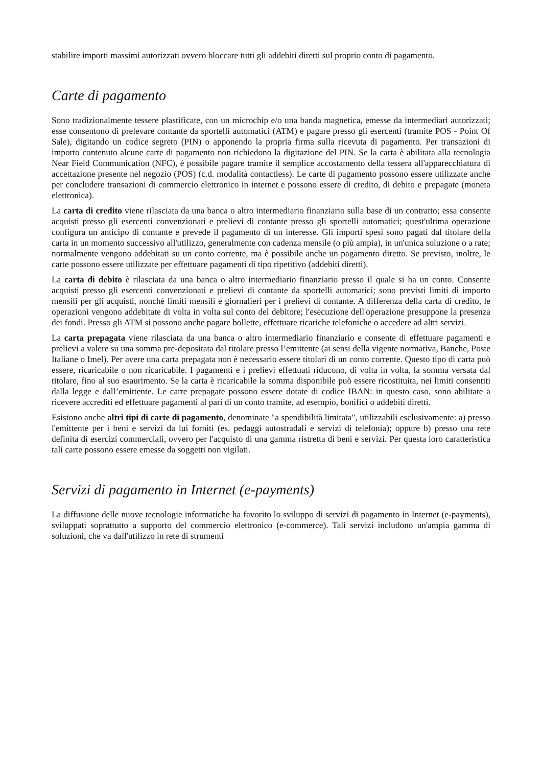stabilire importi massimi autorizzati ovvero bloccare tutti gli addebiti diretti sul proprio conto di pagamento.
Carte di pagamento
Sono tradizionalmente tessere plastificate, con un microchip e/o una banda magnetica, emesse da intermediari autorizzati; esse consentono di prelevare contante da sportelli automatici (ATM) e pagare presso gli esercenti (tramite POS - Point Of Sale), digitando un codice segreto (PIN) o apponendo la propria firma sulla ricevuta di pagamento. Per transazioni di importo contenuto alcune carte di pagamento non richiedono la digitazione del PIN. Se la carta è abilitata alla tecnologia Near Field Communication (NFC), è possibile pagare tramite il semplice accostamento della tessera all'apparecchiatura di accettazione presente nel negozio (POS) (c.d. modalità contactless). Le carte di pagamento possono essere utilizzate anche per concludere transazioni di commercio elettronico in internet e possono essere di credito, di debito e prepagate (moneta elettronica).
La carta di credito viene rilasciata da una banca o altro intermediario finanziario sulla base di un contratto; essa consente acquisti presso gli esercenti convenzionati e prelievi di contante presso gli sportelli automatici; quest'ultima operazione configura un anticipo di contante e prevede il pagamento di un interesse. Gli importi spesi sono pagati dal titolare della carta in un momento successivo all'utilizzo, generalmente con cadenza mensile (o più ampia), in un'unica soluzione o a rate; normalmente vengono addebitati su un conto corrente, ma è possibile anche un pagamento diretto. Se previsto, inoltre, le carte possono essere utilizzate per effettuare pagamenti di tipo ripetitivo (addebiti diretti).
La carta di debito è rilasciata da una banca o altro intermediario finanziario presso il quale si ha un conto. Consente acquisti presso gli esercenti convenzionati e prelievi di contante da sportelli automatici; sono previsti limiti di importo mensili per gli acquisti, nonché limiti mensili e giornalieri per i prelievi di contante. A differenza della carta di credito, le operazioni vengono addebitate di volta in volta sul conto del debitore; l'esecuzione dell'operazione presuppone la presenza dei fondi. Presso gli ATM si possono anche pagare bollette, effettuare ricariche telefoniche o accedere ad altri servizi.
La carta prepagata viene rilasciata da una banca o altro intermediario finanziario e consente di effettuare pagamenti e prelievi a valere su una somma pre-depositata dal titolare presso l’emittente (ai sensi della vigente normativa, Banche, Poste Italiane o Imel). Per avere una carta prepagata non è necessario essere titolari di un conto corrente. Questo tipo di carta può essere, ricaricabile o non ricaricabile. I pagamenti e i prelievi effettuati riducono, di volta in volta, la somma versata dal titolare, fino al suo esaurimento. Se la carta è ricaricabile la somma disponibile può essere ricostituita, nei limiti consentiti dalla legge e dall’emittente. Le carte prepagate possono essere dotate di codice IBAN: in questo caso, sono abilitate a ricevere accrediti ed effettuare pagamenti al pari di un conto tramite, ad esempio, bonifici o addebiti diretti.
Esistono anche altri tipi di carte di pagamento, denominate "a spendibilità limitata", utilizzabili esclusivamente: a) presso l'emittente per i beni e servizi da lui forniti (es. pedaggi autostradali e servizi di telefonia); oppure b) presso una rete definita di esercizi commerciali, ovvero per l'acquisto di una gamma ristretta di beni e servizi. Per questa loro caratteristica tali carte possono essere emesse da soggetti non vigilati.
Servizi di pagamento in Internet (e-payments)
La diffusione delle nuove tecnologie informatiche ha favorito lo sviluppo di servizi di pagamento in Internet (e-payments), sviluppati soprattutto a supporto del commercio elettronico (e-commerce). Tali servizi includono un'ampia gamma di soluzioni, che va dall'utilizzo in rete di strumenti